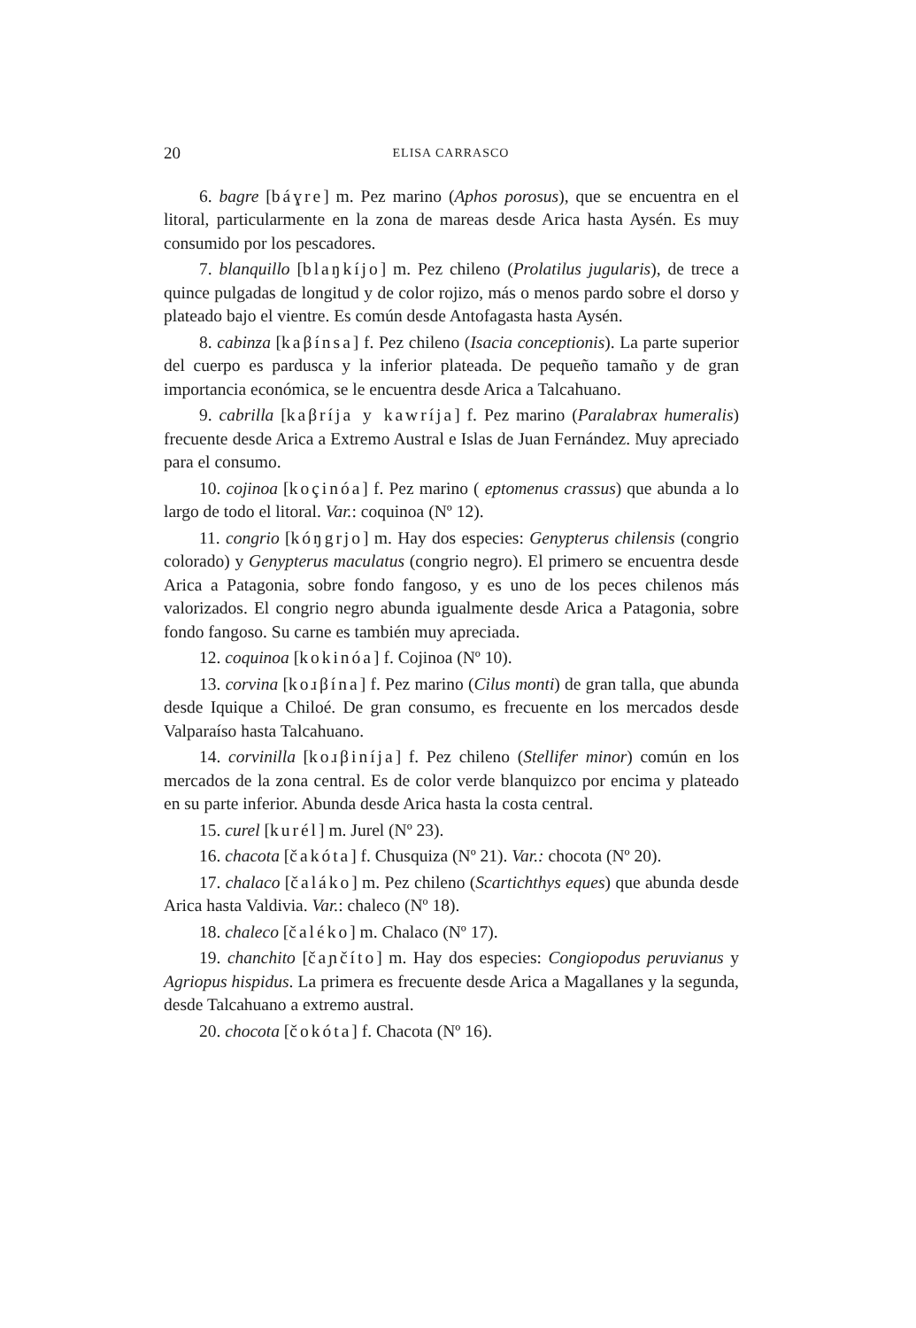20 ELISA CARRASCO
6. bagre [báɣre] m. Pez marino (Aphos porosus), que se encuentra en el litoral, particularmente en la zona de mareas desde Arica hasta Aysén. Es muy consumido por los pescadores.
7. blanquillo [blaŋkíjo] m. Pez chileno (Prolatilus jugularis), de trece a quince pulgadas de longitud y de color rojizo, más o menos pardo sobre el dorso y plateado bajo el vientre. Es común desde Antofagasta hasta Aysén.
8. cabinza [kaβínsa] f. Pez chileno (Isacia conceptionis). La parte superior del cuerpo es pardusca y la inferior plateada. De pequeño tamaño y de gran importancia económica, se le encuentra desde Arica a Talcahuano.
9. cabrilla [kaβríja y kawríja] f. Pez marino (Paralabrax humeralis) frecuente desde Arica a Extremo Austral e Islas de Juan Fernández. Muy apreciado para el consumo.
10. cojinoa [koçinóa] f. Pez marino ( eptomenus crassus) que abunda a lo largo de todo el litoral. Var.: coquinoa (Nº 12).
11. congrio [kóŋgrjo] m. Hay dos especies: Genypterus chilensis (congrio colorado) y Genypterus maculatus (congrio negro). El primero se encuentra desde Arica a Patagonia, sobre fondo fangoso, y es uno de los peces chilenos más valorizados. El congrio negro abunda igualmente desde Arica a Patagonia, sobre fondo fangoso. Su carne es también muy apreciada.
12. coquinoa [kokinóa] f. Cojinoa (Nº 10).
13. corvina [koɹβína] f. Pez marino (Cilus monti) de gran talla, que abunda desde Iquique a Chiloé. De gran consumo, es frecuente en los mercados desde Valparaíso hasta Talcahuano.
14. corvinilla [koɹβiníja] f. Pez chileno (Stellifer minor) común en los mercados de la zona central. Es de color verde blanquizco por encima y plateado en su parte inferior. Abunda desde Arica hasta la costa central.
15. curel [kurél] m. Jurel (Nº 23).
16. chacota [čakóta] f. Chusquiza (Nº 21). Var.: chocota (Nº 20).
17. chalaco [čaláko] m. Pez chileno (Scartichthys eques) que abunda desde Arica hasta Valdivia. Var.: chaleco (Nº 18).
18. chaleco [čaléko] m. Chalaco (Nº 17).
19. chanchito [čaɲčíto] m. Hay dos especies: Congiopodus peruvianus y Agriopus hispidus. La primera es frecuente desde Arica a Magallanes y la segunda, desde Talcahuano a extremo austral.
20. chocota [čokóta] f. Chacota (Nº 16).